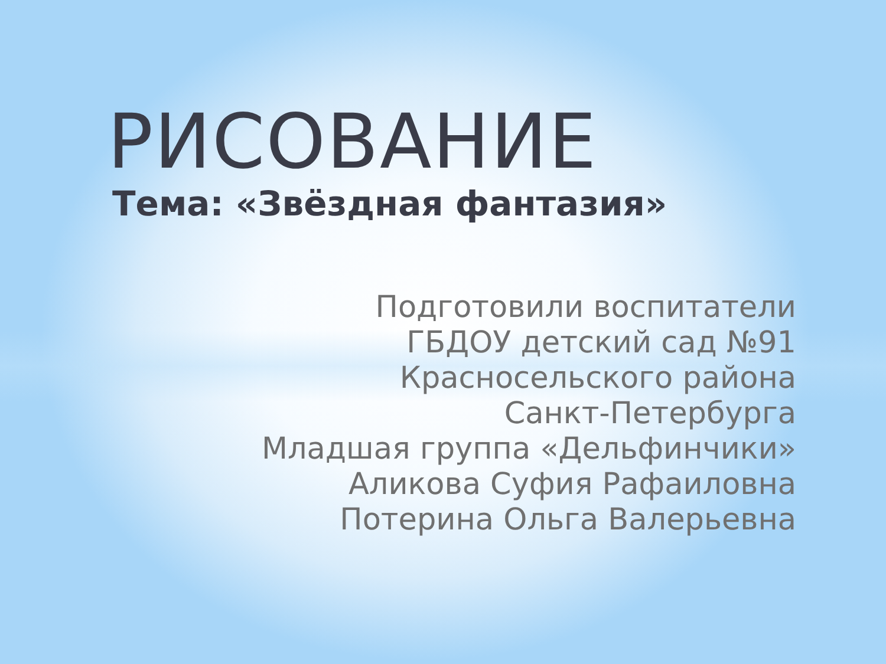РИСОВАНИЕ
Тема: «Звёздная фантазия»
Подготовили воспитатели
ГБДОУ детский сад №91
Красносельского района
Санкт-Петербурга
Младшая группа «Дельфинчики»
Аликова Суфия Рафаиловна
Потерина Ольга Валерьевна